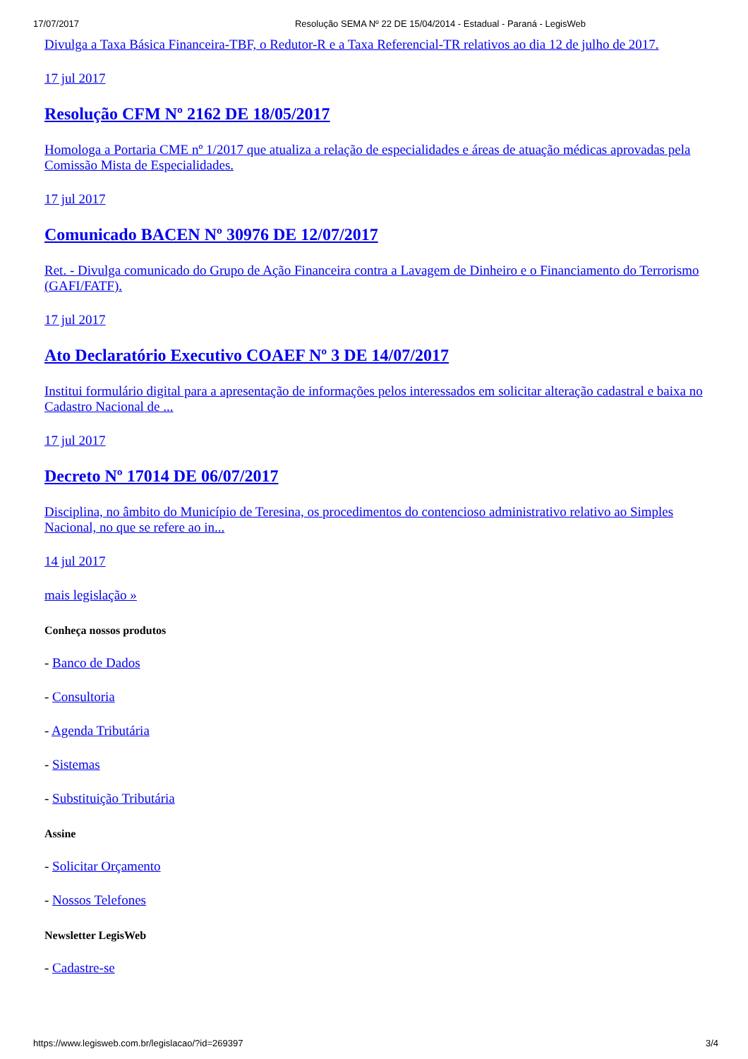17/07/2017 Resolução SEMA Nº 22 DE 15/04/2014 - Estadual - Paraná - LegisWeb
Divulga a Taxa Básica Financeira-TBF, o Redutor-R e a Taxa Referencial-TR relativos ao dia 12 de julho de 2017.
17 jul 2017
Resolução CFM Nº 2162 DE 18/05/2017
Homologa a Portaria CME nº 1/2017 que atualiza a relação de especialidades e áreas de atuação médicas aprovadas pela Comissão Mista de Especialidades.
17 jul 2017
Comunicado BACEN Nº 30976 DE 12/07/2017
Ret. - Divulga comunicado do Grupo de Ação Financeira contra a Lavagem de Dinheiro e o Financiamento do Terrorismo (GAFI/FATF).
17 jul 2017
Ato Declaratório Executivo COAEF Nº 3 DE 14/07/2017
Institui formulário digital para a apresentação de informações pelos interessados em solicitar alteração cadastral e baixa no Cadastro Nacional de ...
17 jul 2017
Decreto Nº 17014 DE 06/07/2017
Disciplina, no âmbito do Município de Teresina, os procedimentos do contencioso administrativo relativo ao Simples Nacional, no que se refere ao in...
14 jul 2017
mais legislação »
Conheça nossos produtos
- Banco de Dados
- Consultoria
- Agenda Tributária
- Sistemas
- Substituição Tributária
Assine
- Solicitar Orçamento
- Nossos Telefones
Newsletter LegisWeb
- Cadastre-se
https://www.legisweb.com.br/legislacao/?id=269397 3/4